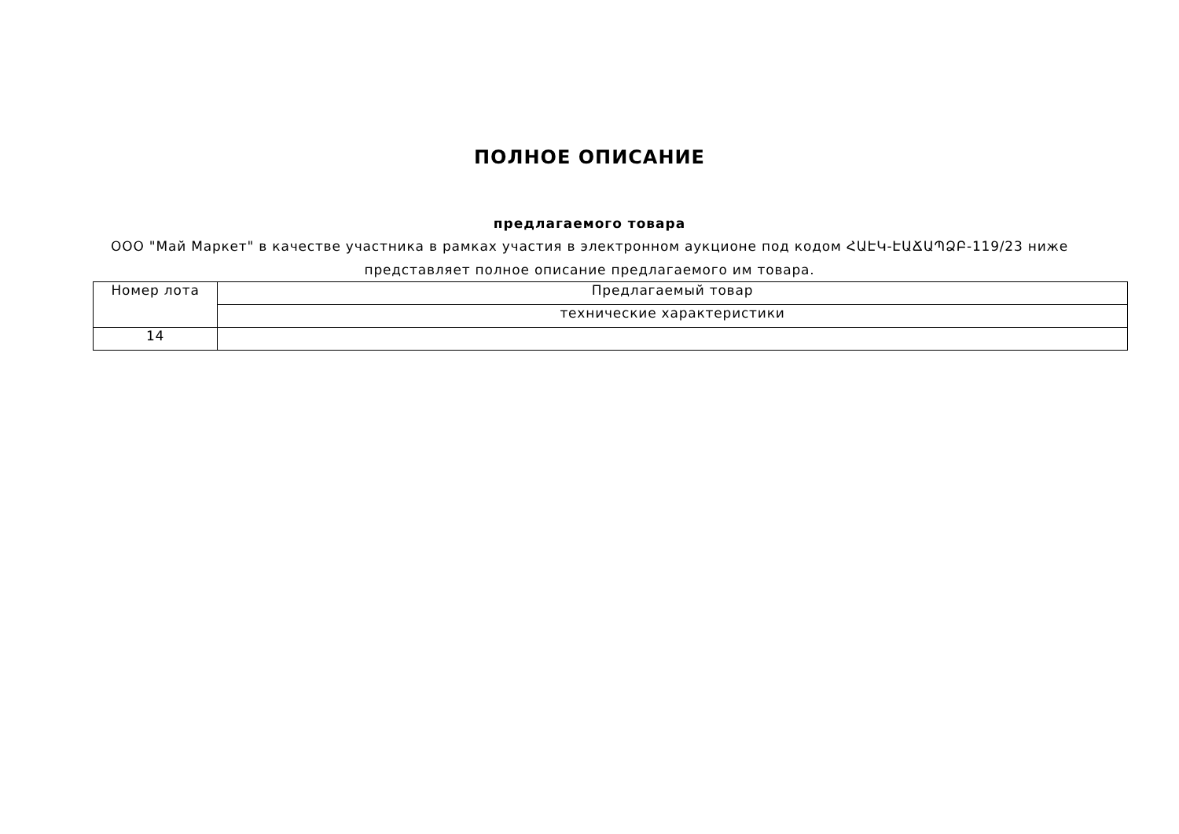ПОЛНОЕ ОПИСАНИЕ
предлагаемого товара
ООО "Май Маркет" в качестве участника в рамках участия в электронном аукционе под кодом ՀԱԷԿ-ԷԱՃԱՊՁԲ-119/23 ниже представляет полное описание предлагаемого им товара.
| Номер лота | Предлагаемый товар |
| | технические характеристики |
| 14 | |